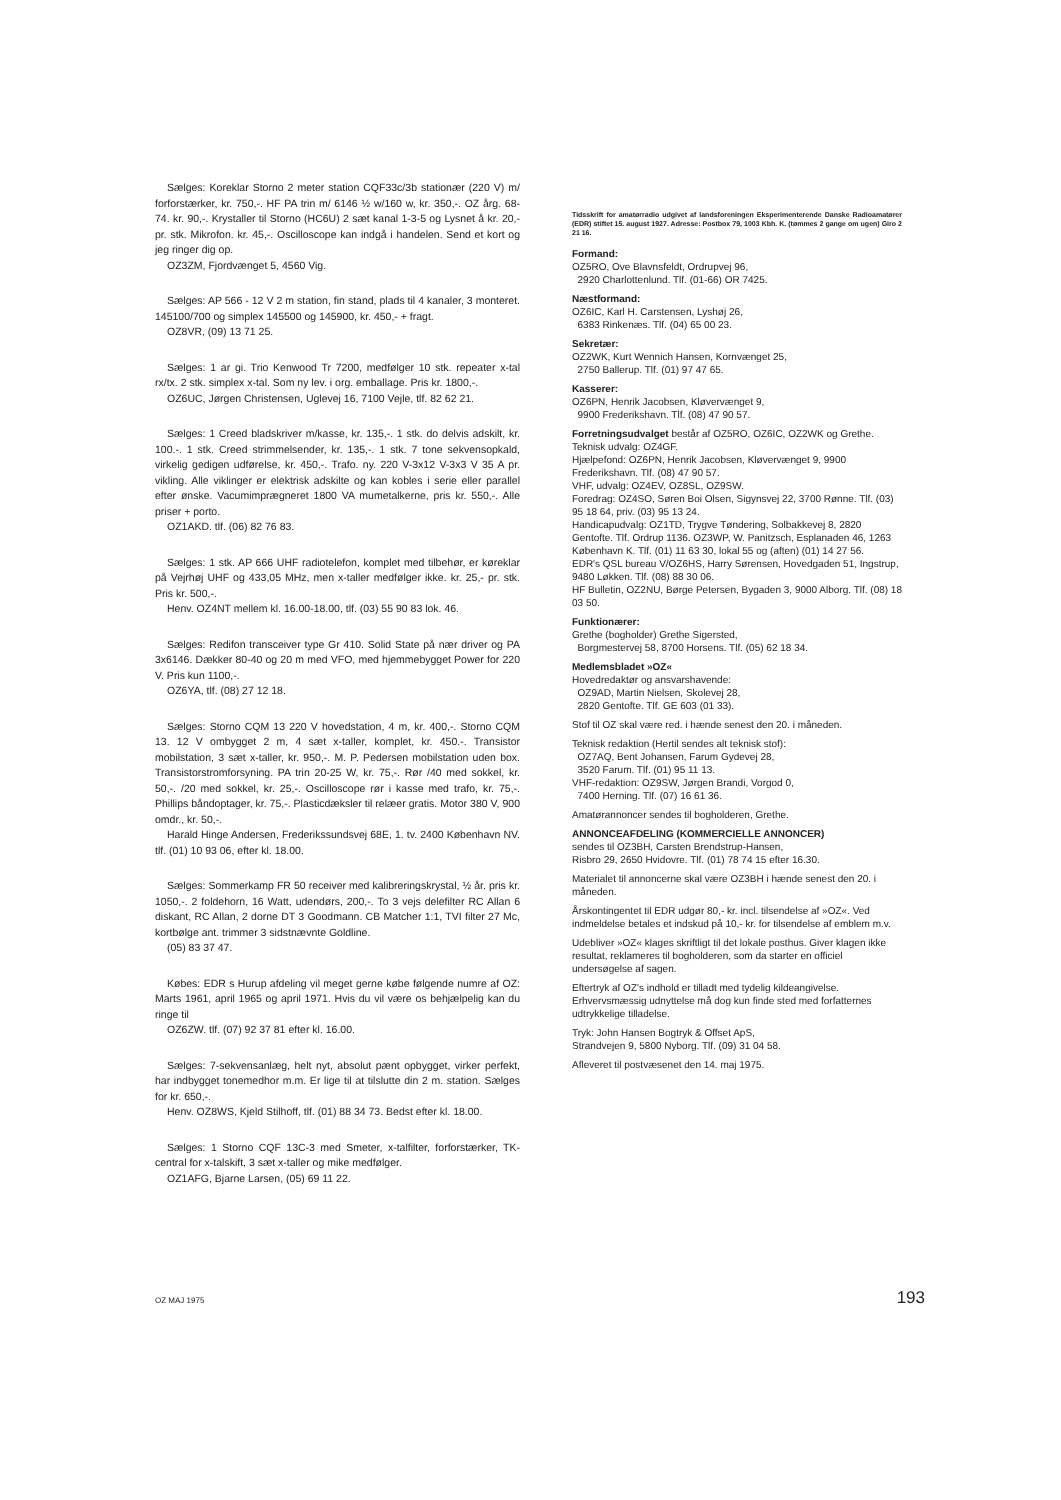Sælges: Koreklar Storno 2 meter station CQF33c/3b stationær (220 V) m/ forforstærker, kr. 750,-. HF PA trin m/ 6146 ½ w/160 w, kr. 350,-. OZ årg. 68-74. kr. 90,-. Krystaller til Storno (HC6U) 2 sæt kanal 1-3-5 og Lysnet å kr. 20,- pr. stk. Mikrofon. kr. 45,-. Oscilloscope kan indgå i handelen. Send et kort og jeg ringer dig op.
OZ3ZM, Fjordvænget 5, 4560 Vig.
Sælges: AP 566 - 12 V 2 m station, fin stand, plads til 4 kanaler, 3 monteret. 145100/700 og simplex 145500 og 145900, kr. 450,- + fragt.
OZ8VR, (09) 13 71 25.
Sælges: 1 ar gi. Trio Kenwood Tr 7200, medfølger 10 stk. repeater x-tal rx/tx. 2 stk. simplex x-tal. Som ny lev. i org. emballage. Pris kr. 1800,-.
OZ6UC, Jørgen Christensen, Uglevej 16, 7100 Vejle, tlf. 82 62 21.
Sælges: 1 Creed bladskriver m/kasse, kr. 135,-. 1 stk. do delvis adskilt, kr. 100.-. 1 stk. Creed strimmelsender, kr. 135,-. 1 stk. 7 tone sekvensopkald, virkelig gedigen udførelse, kr. 450,-. Trafo. ny. 220 V-3x12 V-3x3 V 35 A pr. vikling. Alle viklinger er elektrisk adskilte og kan kobles i serie eller parallel efter ønske. Vacumimprægneret 1800 VA mumetalkerne, pris kr. 550,-. Alle priser + porto.
OZ1AKD. tlf. (06) 82 76 83.
Sælges: 1 stk. AP 666 UHF radiotelefon, komplet med tilbehør, er køreklar på Vejrhøj UHF og 433,05 MHz, men x-taller medfølger ikke. kr. 25,- pr. stk. Pris kr. 500,-.
Henv. OZ4NT mellem kl. 16.00-18.00, tlf. (03) 55 90 83 lok. 46.
Sælges: Redifon transceiver type Gr 410. Solid State på nær driver og PA 3x6146. Dækker 80-40 og 20 m med VFO, med hjemmebygget Power for 220 V. Pris kun 1100,-.
OZ6YA, tlf. (08) 27 12 18.
Sælges: Storno CQM 13 220 V hovedstation, 4 m, kr. 400,-. Storno CQM 13. 12 V ombygget 2 m, 4 sæt x-taller, komplet, kr. 450.-. Transistor mobilstation, 3 sæt x-taller, kr. 950,-. M. P. Pedersen mobilstation uden box. Transistorstromforsyning. PA trin 20-25 W, kr. 75,-. Rør /40 med sokkel, kr. 50,-. /20 med sokkel, kr. 25,-. Oscilloscope rør i kasse med trafo, kr. 75,-. Phillips båndoptager, kr. 75,-. Plasticdæksler til relæer gratis. Motor 380 V, 900 omdr., kr. 50,-.
Harald Hinge Andersen, Frederikssundsvej 68E, 1. tv. 2400 København NV. tlf. (01) 10 93 06, efter kl. 18.00.
Sælges: Sommerkamp FR 50 receiver med kalibreringskrystal, ½ år. pris kr. 1050,-. 2 foldehorn, 16 Watt, udendørs, 200,-. To 3 vejs delefilter RC Allan 6 diskant, RC Allan, 2 dorne DT 3 Goodmann. CB Matcher 1:1, TVI filter 27 Mc, kortbølge ant. trimmer 3 sidstnævnte Goldline.
(05) 83 37 47.
Købes: EDR s Hurup afdeling vil meget gerne købe følgende numre af OZ: Marts 1961, april 1965 og april 1971. Hvis du vil være os behjælpelig kan du ringe til
OZ6ZW. tlf. (07) 92 37 81 efter kl. 16.00.
Sælges: 7-sekvensanlæg, helt nyt, absolut pænt opbygget, virker perfekt, har indbygget tonemedhor m.m. Er lige til at tilslutte din 2 m. station. Sælges for kr. 650,-.
Henv. OZ8WS, Kjeld Stilhoff, tlf. (01) 88 34 73. Bedst efter kl. 18.00.
Sælges: 1 Storno CQF 13C-3 med Smeter, x-talfilter, forforstærker, TK-central for x-talskift, 3 sæt x-taller og mike medfølger.
OZ1AFG, Bjarne Larsen, (05) 69 11 22.
Tidsskrift for amatørradio udgivet af landsforeningen Eksperimenterende Danske Radioamatører (EDR) stiftet 15. august 1927. Adresse: Postbox 79, 1003 Kbh. K. (tømmes 2 gange om ugen) Giro 2 21 16.
Formand:
OZ5RO, Ove Blavnsfeldt, Ordrupvej 96,
2920 Charlottenlund. Tlf. (01-66) OR 7425.
Næstformand:
OZ6IC, Karl H. Carstensen, Lyshøj 26,
6383 Rinkenæs. Tlf. (04) 65 00 23.
Sekretær:
OZ2WK, Kurt Wennich Hansen, Kornvænget 25,
2750 Ballerup. Tlf. (01) 97 47 65.
Kasserer:
OZ6PN, Henrik Jacobsen, Kløvervænget 9,
9900 Frederikshavn. Tlf. (08) 47 90 57.
Forretningsudvalget består af OZ5RO, OZ6IC, OZ2WK og Grethe.
Teknisk udvalg: OZ4GF.
Hjælpefond: OZ6PN, Henrik Jacobsen, Kløvervænget 9, 9900 Frederikshavn. Tlf. (08) 47 90 57.
VHF, udvalg: OZ4EV, OZ8SL, OZ9SW.
Foredrag: OZ4SO, Søren Boi Olsen, Sigynsvej 22, 3700 Rønne. Tlf. (03) 95 18 64, priv. (03) 95 13 24.
Handicapudvalg: OZ1TD, Trygve Tøndering, Solbakkevej 8, 2820 Gentofte. Tlf. Ordrup 1136. OZ3WP, W. Panitzsch, Esplanaden 46, 1263 København K. Tlf. (01) 11 63 30, lokal 55 og (aften) (01) 14 27 56.
EDR's QSL bureau V/OZ6HS, Harry Sørensen, Hovedgaden 51, Ingstrup, 9480 Løkken. Tlf. (08) 88 30 06.
HF Bulletin, OZ2NU, Børge Petersen, Bygaden 3, 9000 Alborg. Tlf. (08) 18 03 50.
Funktionærer:
Grethe (bogholder) Grethe Sigersted,
Borgmestervej 58, 8700 Horsens. Tlf. (05) 62 18 34.
Medlemsbladet »OZ«
Hovedredaktør og ansvarshavende:
OZ9AD, Martin Nielsen, Skolevej 28,
2820 Gentofte. Tlf. GE 603 (01 33).
Stof til OZ skal være red. i hænde senest den 20. i måneden.
Teknisk redaktion (Hertil sendes alt teknisk stof):
OZ7AQ, Bent Johansen, Farum Gydevej 28,
3520 Farum. Tlf. (01) 95 11 13.
VHF-redaktion: OZ9SW, Jørgen Brandi, Vorgod 0,
7400 Herning. Tlf. (07) 16 61 36.
Amatørannoncer sendes til bogholderen, Grethe.
ANNONCEAFDELING (KOMMERCIELLE ANNONCER)
sendes til OZ3BH, Carsten Brendstrup-Hansen,
Risbro 29, 2650 Hvidovre. Tlf. (01) 78 74 15 efter 16.30.
Materialet til annoncerne skal være OZ3BH i hænde senest den 20. i måneden.
Årskontingentet til EDR udgør 80,- kr. incl. tilsendelse af »OZ«. Ved indmeldelse betales et indskud på 10,- kr. for tilsendelse af emblem m.v.
Udebliver »OZ« klages skriftligt til det lokale posthus. Giver klagen ikke resultat, reklameres til bogholderen, som da starter en officiel undersøgelse af sagen.
Eftertryk af OZ's indhold er tilladt med tydelig kildeangivelse.
Erhvervsmæssig udnyttelse må dog kun finde sted med forfatternes udtrykkelige tilladelse.
Tryk: John Hansen Bogtryk & Offset ApS,
Strandvejen 9, 5800 Nyborg. Tlf. (09) 31 04 58.
Afleveret til postvæsenet den 14. maj 1975.
OZ MAJ 1975 193